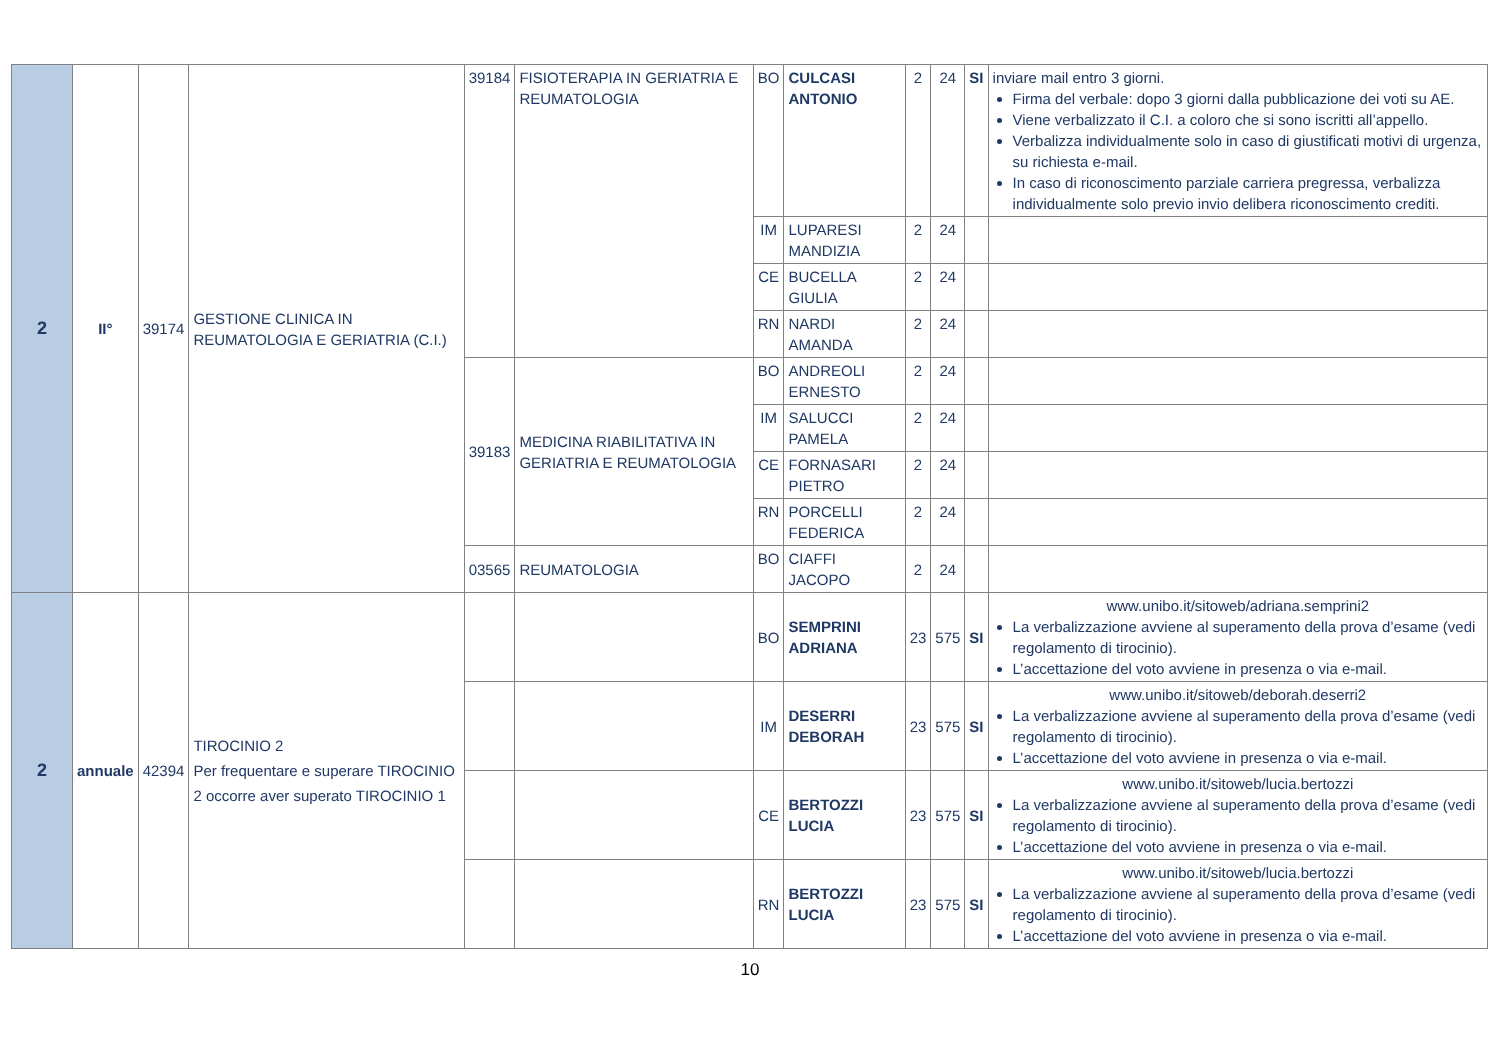| 2 | II° | 39174 | GESTIONE CLINICA IN REUMATOLOGIA E GERIATRIA (C.I.) | 39184 | FISIOTERAPIA IN GERIATRIA E REUMATOLOGIA | BO | CULCASI ANTONIO | 2 | 24 | SI | inviare mail entro 3 giorni. Firma del verbale: dopo 3 giorni dalla pubblicazione dei voti su AE. Viene verbalizzato il C.I. a coloro che si sono iscritti all’appello. Verbalizza individualmente solo in caso di giustificati motivi di urgenza, su richiesta e-mail. In caso di riconoscimento parziale carriera pregressa, verbalizza individualmente solo previo invio delibera riconoscimento crediti. |
| | | | | | | IM | LUPARESI MANDIZIA | 2 | 24 | | |
| | | | | | | CE | BUCELLA GIULIA | 2 | 24 | | |
| | | | | | | RN | NARDI AMANDA | 2 | 24 | | |
| | | | | 39183 | MEDICINA RIABILITATIVA IN GERIATRIA E REUMATOLOGIA | BO | ANDREOLI ERNESTO | 2 | 24 | | |
| | | | | | | IM | SALUCCI PAMELA | 2 | 24 | | |
| | | | | | | CE | FORNASARI PIETRO | 2 | 24 | | |
| | | | | | | RN | PORCELLI FEDERICA | 2 | 24 | | |
| | | | | 03565 | REUMATOLOGIA | BO | CIAFFI JACOPO | 2 | 24 | | |
| 2 | annuale | 42394 | TIROCINIO 2 Per frequentare e superare TIROCINIO 2 occorre aver superato TIROCINIO 1 | | | BO | SEMPRINI ADRIANA | 23 | 575 | SI | www.unibo.it/sitoweb/adriana.semprini2 La verbalizzazione avviene al superamento della prova d’esame (vedi regolamento di tirocinio). L’accettazione del voto avviene in presenza o via e-mail. |
| | | | | | | IM | DESERRI DEBORAH | 23 | 575 | SI | www.unibo.it/sitoweb/deborah.deserri2 La verbalizzazione avviene al superamento della prova d’esame (vedi regolamento di tirocinio). L’accettazione del voto avviene in presenza o via e-mail. |
| | | | | | | CE | BERTOZZI LUCIA | 23 | 575 | SI | www.unibo.it/sitoweb/lucia.bertozzi La verbalizzazione avviene al superamento della prova d’esame (vedi regolamento di tirocinio). L’accettazione del voto avviene in presenza o via e-mail. |
| | | | | | | RN | BERTOZZI LUCIA | 23 | 575 | SI | www.unibo.it/sitoweb/lucia.bertozzi La verbalizzazione avviene al superamento della prova d’esame (vedi regolamento di tirocinio). L’accettazione del voto avviene in presenza o via e-mail. |
10